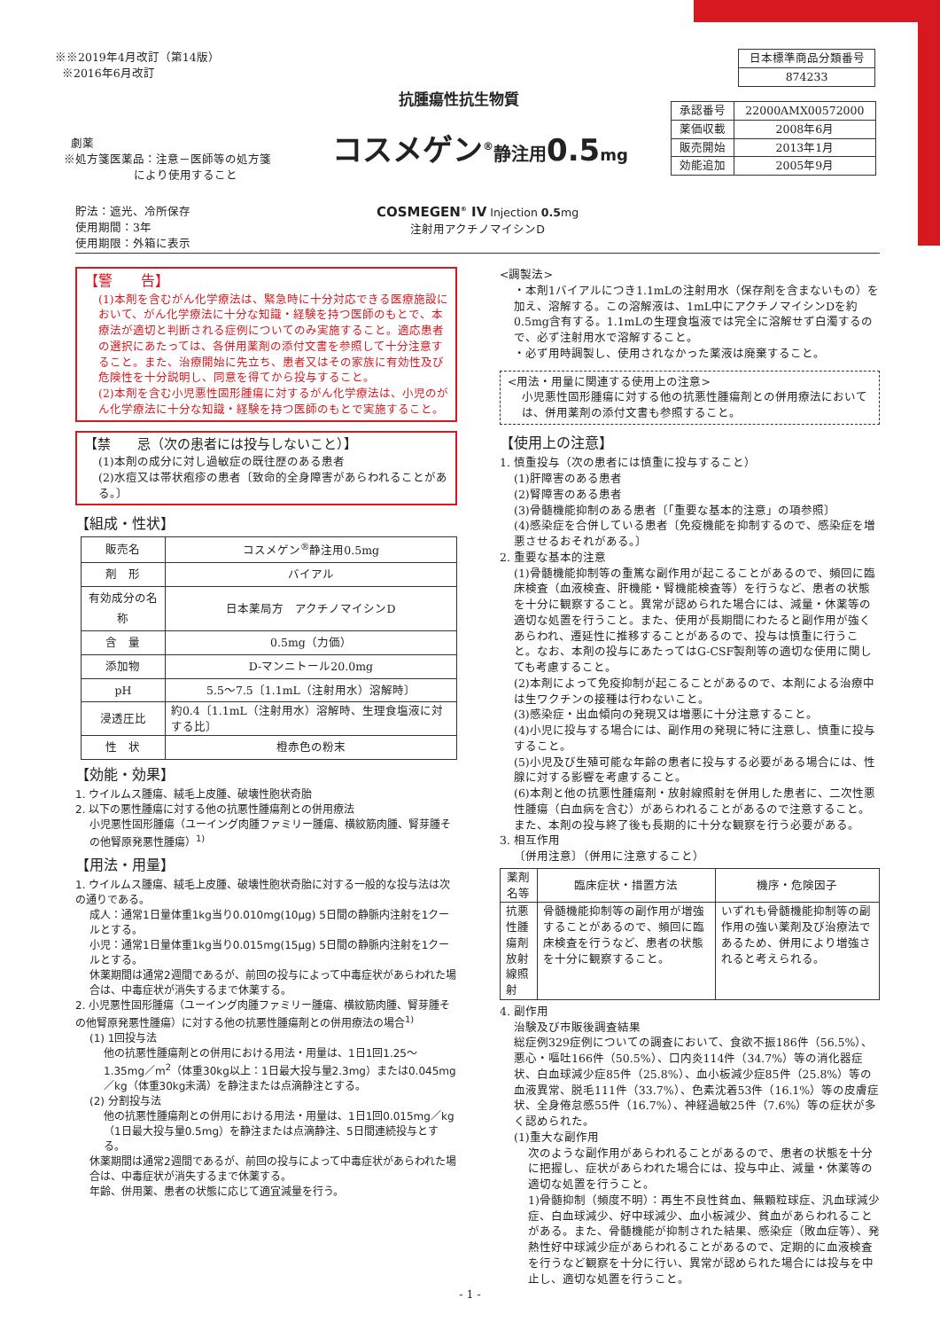※※2019年4月改訂（第14版）
※2016年6月改訂
| 日本標準商品分類番号 |
| 874233 |
抗腫瘍性抗生物質
| 承認番号 | 22000AMX00572000 |
| 薬価収載 | 2008年6月 |
| 販売開始 | 2013年1月 |
| 効能追加 | 2005年9月 |
劇薬
※処方箋医薬品：注意－医師等の処方箋
により使用すること
コスメゲン<sup>®</sup>静注用0.5mg
貯法：遮光、冷所保存
使用期間：3年
使用期限：外箱に表示
COSMEGEN<sup>®</sup> IV Injection 0.5mg
注射用アクチノマイシンD
【警　　告】
(1)本剤を含むがん化学療法は、緊急時に十分対応できる医療施設において、がん化学療法に十分な知識・経験を持つ医師のもとで、本療法が適切と判断される症例についてのみ実施すること。適応患者の選択にあたっては、各併用薬剤の添付文書を参照して十分注意すること。また、治療開始に先立ち、患者又はその家族に有効性及び危険性を十分説明し、同意を得てから投与すること。
(2)本剤を含む小児悪性固形腫瘍に対するがん化学療法は、小児のがん化学療法に十分な知識・経験を持つ医師のもとで実施すること。
【禁　　忌（次の患者には投与しないこと）】
(1)本剤の成分に対し過敏症の既往歴のある患者
(2)水痘又は帯状疱疹の患者〔致命的全身障害があらわれることがある。〕
【組成・性状】
| 販売名 | コスメゲン<sup>®</sup>静注用0.5mg |
| 剤 形 | バイアル |
| 有効成分の名称 | 日本薬局方 アクチノマイシンD |
| 含 量 | 0.5mg（力価） |
| 添加物 | D-マンニトール20.0mg |
| pH | 5.5～7.5〔1.1mL（注射用水）溶解時〕 |
| 浸透圧比 | 約0.4〔1.1mL（注射用水）溶解時、生理食塩液に対する比〕 |
| 性 状 | 橙赤色の粉末 |
【効能・効果】
1. ウイルムス腫瘍、絨毛上皮腫、破壊性胞状奇胎
2. 以下の悪性腫瘍に対する他の抗悪性腫瘍剤との併用療法
小児悪性固形腫瘍（ユーイング肉腫ファミリー腫瘍、横紋筋肉腫、腎芽腫その他腎原発悪性腫瘍）<sup>1)</sup>
【用法・用量】
1. ウイルムス腫瘍、絨毛上皮腫、破壊性胞状奇胎に対する一般的な投与法は次の通りである。
成人：通常1日量体重1kg当り0.010mg(10μg) 5日間の静脈内注射を1クールとする。
小児：通常1日量体重1kg当り0.015mg(15μg) 5日間の静脈内注射を1クールとする。
休薬期間は通常2週間であるが、前回の投与によって中毒症状があらわれた場合は、中毒症状が消失するまで休薬する。
2. 小児悪性固形腫瘍（ユーイング肉腫ファミリー腫瘍、横紋筋肉腫、腎芽腫その他腎原発悪性腫瘍）に対する他の抗悪性腫瘍剤との併用療法の場合<sup>1)</sup>
(1) 1回投与法
他の抗悪性腫瘍剤との併用における用法・用量は、1日1回1.25～1.35mg／m<sup>2</sup>（体重30kg以上：1日最大投与量2.3mg）または0.045mg／kg（体重30kg未満）を静注または点滴静注とする。
(2) 分割投与法
他の抗悪性腫瘍剤との併用における用法・用量は、1日1回0.015mg／kg（1日最大投与量0.5mg）を静注または点滴静注、5日間連続投与とする。
休薬期間は通常2週間であるが、前回の投与によって中毒症状があらわれた場合は、中毒症状が消失するまで休薬する。
年齢、併用薬、患者の状態に応じて適宜減量を行う。
<調製法>
・本剤1バイアルにつき1.1mLの注射用水（保存剤を含まないもの）を加え、溶解する。この溶解液は、1mL中にアクチノマイシンDを約0.5mg含有する。1.1mLの生理食塩液では完全に溶解せず白濁するので、必ず注射用水で溶解すること。
・必ず用時調製し、使用されなかった薬液は廃棄すること。
<用法・用量に関連する使用上の注意>
小児悪性固形腫瘍に対する他の抗悪性腫瘍剤との併用療法においては、併用薬剤の添付文書も参照すること。
【使用上の注意】
1. 慎重投与（次の患者には慎重に投与すること）
(1)肝障害のある患者
(2)腎障害のある患者
(3)骨髄機能抑制のある患者〔「重要な基本的注意」の項参照〕
(4)感染症を合併している患者〔免疫機能を抑制するので、感染症を増悪させるおそれがある。〕
2. 重要な基本的注意
(1)骨髄機能抑制等の重篤な副作用が起こることがあるので、頻回に臨床検査（血液検査、肝機能・腎機能検査等）を行うなど、患者の状態を十分に観察すること。異常が認められた場合には、減量・休薬等の適切な処置を行うこと。また、使用が長期間にわたると副作用が強くあらわれ、遷延性に推移することがあるので、投与は慎重に行うこと。なお、本剤の投与にあたってはG-CSF製剤等の適切な使用に関しても考慮すること。
(2)本剤によって免疫抑制が起こることがあるので、本剤による治療中は生ワクチンの接種は行わないこと。
(3)感染症・出血傾向の発現又は増悪に十分注意すること。
(4)小児に投与する場合には、副作用の発現に特に注意し、慎重に投与すること。
(5)小児及び生殖可能な年齢の患者に投与する必要がある場合には、性腺に対する影響を考慮すること。
(6)本剤と他の抗悪性腫瘍剤・放射線照射を併用した患者に、二次性悪性腫瘍（白血病を含む）があらわれることがあるので注意すること。また、本剤の投与終了後も長期的に十分な観察を行う必要がある。
3. 相互作用
〔併用注意〕（併用に注意すること）
| 薬剤名等 | 臨床症状・措置方法 | 機序・危険因子 |
| --- | --- | --- |
| 抗悪性腫瘍剤 放射線照射 | 骨髄機能抑制等の副作用が増強することがあるので、頻回に臨床検査を行うなど、患者の状態を十分に観察すること。 | いずれも骨髄機能抑制等の副作用の強い薬剤及び治療法であるため、併用により増強されると考えられる。 |
4. 副作用
治験及び市販後調査結果
総症例329症例についての調査において、食欲不振186件（56.5%）、悪心・嘔吐166件（50.5%）、口内炎114件（34.7%）等の消化器症状、白血球減少症85件（25.8%）、血小板減少症85件（25.8%）等の血液異常、脱毛111件（33.7%）、色素沈着53件（16.1%）等の皮膚症状、全身倦怠感55件（16.7%）、神経過敏25件（7.6%）等の症状が多く認められた。
(1)重大な副作用
次のような副作用があらわれることがあるので、患者の状態を十分に把握し、症状があらわれた場合には、投与中止、減量・休薬等の適切な処置を行うこと。
1)骨髄抑制（頻度不明）：再生不良性貧血、無顆粒球症、汎血球減少症、白血球減少、好中球減少、血小板減少、貧血があらわれることがある。また、骨髄機能が抑制された結果、感染症（敗血症等）、発熱性好中球減少症があらわれることがあるので、定期的に血液検査を行うなど観察を十分に行い、異常が認められた場合には投与を中止し、適切な処置を行うこと。
- 1 -